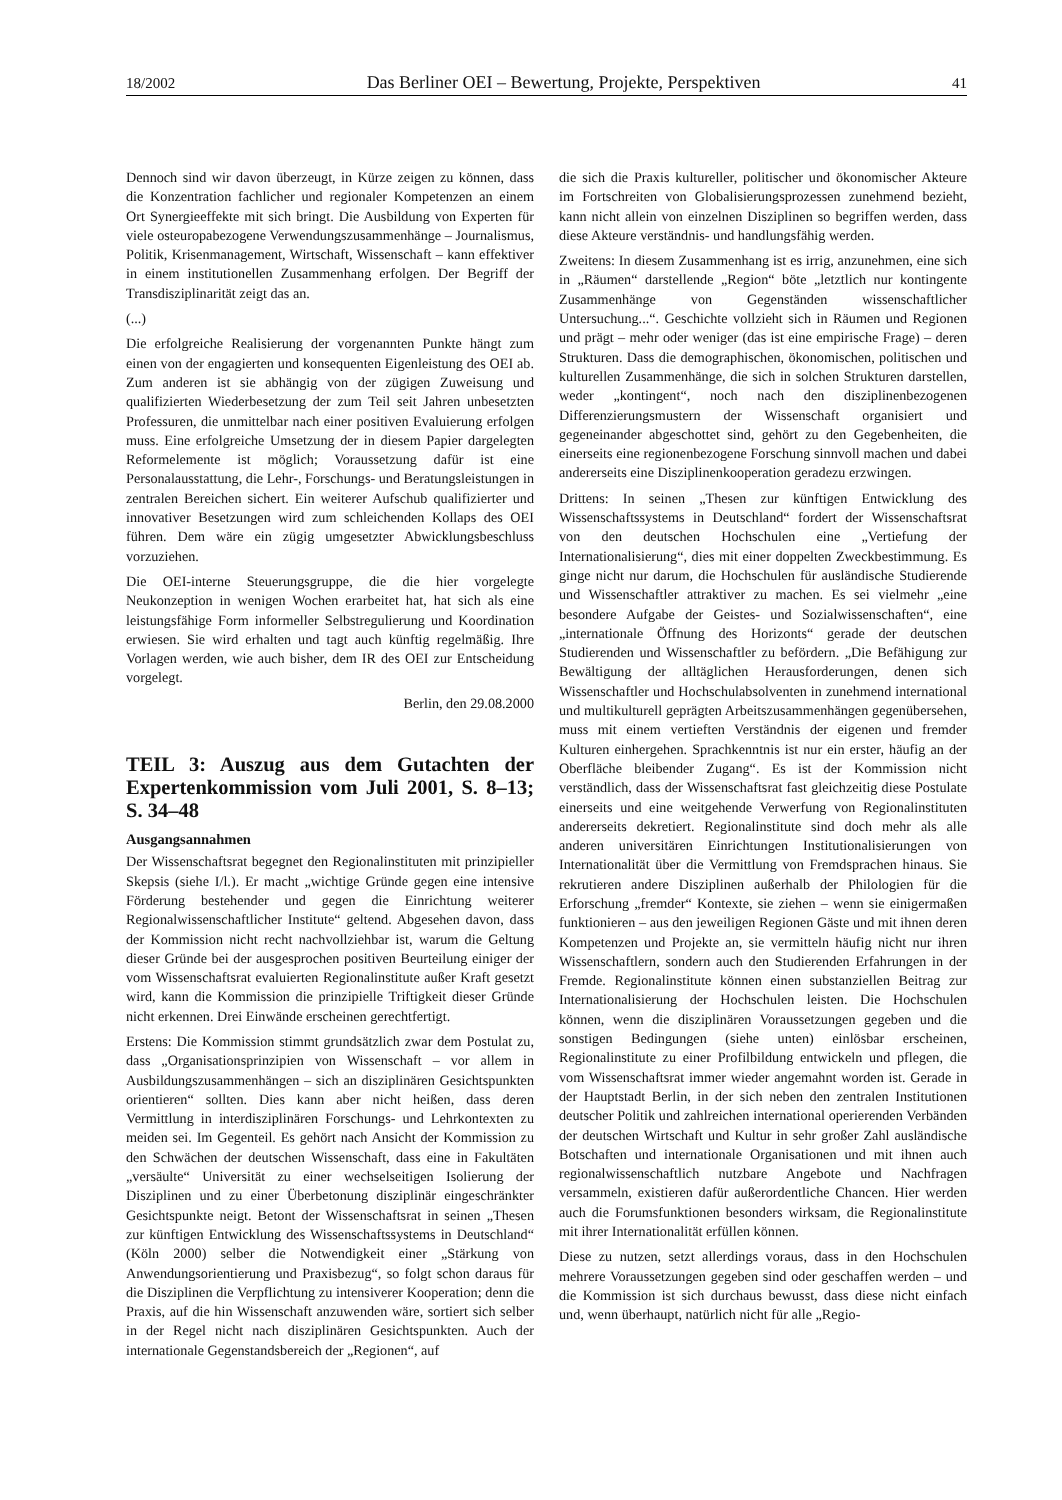18/2002 Das Berliner OEI – Bewertung, Projekte, Perspektiven 41
Dennoch sind wir davon überzeugt, in Kürze zeigen zu können, dass die Konzentration fachlicher und regionaler Kompetenzen an einem Ort Synergieeffekte mit sich bringt. Die Ausbildung von Experten für viele osteuropabezogene Verwendungszusammenhänge – Journalismus, Politik, Krisenmanagement, Wirtschaft, Wissenschaft – kann effektiver in einem institutionellen Zusammenhang erfolgen. Der Begriff der Transdisziplinarität zeigt das an.
(...)
Die erfolgreiche Realisierung der vorgenannten Punkte hängt zum einen von der engagierten und konsequenten Eigenleistung des OEI ab. Zum anderen ist sie abhängig von der zügigen Zuweisung und qualifizierten Wiederbesetzung der zum Teil seit Jahren unbesetzten Professuren, die unmittelbar nach einer positiven Evaluierung erfolgen muss. Eine erfolgreiche Umsetzung der in diesem Papier dargelegten Reformelemente ist möglich; Voraussetzung dafür ist eine Personalausstattung, die Lehr-, Forschungs- und Beratungsleistungen in zentralen Bereichen sichert. Ein weiterer Aufschub qualifizierter und innovativer Besetzungen wird zum schleichenden Kollaps des OEI führen. Dem wäre ein zügig umgesetzter Abwicklungsbeschluss vorzuziehen.
Die OEI-interne Steuerungsgruppe, die die hier vorgelegte Neukonzeption in wenigen Wochen erarbeitet hat, hat sich als eine leistungsfähige Form informeller Selbstregulierung und Koordination erwiesen. Sie wird erhalten und tagt auch künftig regelmäßig. Ihre Vorlagen werden, wie auch bisher, dem IR des OEI zur Entscheidung vorgelegt.
Berlin, den 29.08.2000
TEIL 3: Auszug aus dem Gutachten der Expertenkommission vom Juli 2001, S. 8–13; S. 34–48
Ausgangsannahmen
Der Wissenschaftsrat begegnet den Regionalinstituten mit prinzipieller Skepsis (siehe I/l.). Er macht „wichtige Gründe gegen eine intensive Förderung bestehender und gegen die Einrichtung weiterer Regionalwissenschaftlicher Institute“ geltend. Abgesehen davon, dass der Kommission nicht recht nachvollziehbar ist, warum die Geltung dieser Gründe bei der ausgesprochen positiven Beurteilung einiger der vom Wissenschaftsrat evaluierten Regionalinstitute außer Kraft gesetzt wird, kann die Kommission die prinzipielle Triftigkeit dieser Gründe nicht erkennen. Drei Einwände erscheinen gerechtfertigt.
Erstens: Die Kommission stimmt grundsätzlich zwar dem Postulat zu, dass „Organisationsprinzipien von Wissenschaft – vor allem in Ausbildungszusammenhängen – sich an disziplinären Gesichtspunkten orientieren“ sollten. Dies kann aber nicht heißen, dass deren Vermittlung in interdisziplinären Forschungs- und Lehrkontexten zu meiden sei. Im Gegenteil. Es gehört nach Ansicht der Kommission zu den Schwächen der deutschen Wissenschaft, dass eine in Fakultäten „versäulte“ Universität zu einer wechselseitigen Isolierung der Disziplinen und zu einer Überbetonung disziplinär eingeschränkter Gesichtspunkte neigt. Betont der Wissenschaftsrat in seinen „Thesen zur künftigen Entwicklung des Wissenschaftssystems in Deutschland“ (Köln 2000) selber die Notwendigkeit einer „Stärkung von Anwendungsorientierung und Praxisbezug“, so folgt schon daraus für die Disziplinen die Verpflichtung zu intensiverer Kooperation; denn die Praxis, auf die hin Wissenschaft anzuwenden wäre, sortiert sich selber in der Regel nicht nach disziplinären Gesichtspunkten. Auch der internationale Gegenstandsbereich der „Regionen“, auf
die sich die Praxis kultureller, politischer und ökonomischer Akteure im Fortschreiten von Globalisierungsprozessen zunehmend bezieht, kann nicht allein von einzelnen Disziplinen so begriffen werden, dass diese Akteure verständnis- und handlungsfähig werden.
Zweitens: In diesem Zusammenhang ist es irrig, anzunehmen, eine sich in „Räumen“ darstellende „Region“ böte „letztlich nur kontingente Zusammenhänge von Gegenständen wissenschaftlicher Untersuchung...“. Geschichte vollzieht sich in Räumen und Regionen und prägt – mehr oder weniger (das ist eine empirische Frage) – deren Strukturen. Dass die demographischen, ökonomischen, politischen und kulturellen Zusammenhänge, die sich in solchen Strukturen darstellen, weder „kontingent“, noch nach den disziplinenbezogenen Differenzierungsmustern der Wissenschaft organisiert und gegeneinander abgeschottet sind, gehört zu den Gegebenheiten, die einerseits eine regionenbezogene Forschung sinnvoll machen und dabei andererseits eine Disziplinenkooperation geradezu erzwingen.
Drittens: In seinen „Thesen zur künftigen Entwicklung des Wissenschaftssystems in Deutschland“ fordert der Wissenschaftsrat von den deutschen Hochschulen eine „Vertiefung der Internationalisierung“, dies mit einer doppelten Zweckbestimmung. Es ginge nicht nur darum, die Hochschulen für ausländische Studierende und Wissenschaftler attraktiver zu machen. Es sei vielmehr „eine besondere Aufgabe der Geistes- und Sozialwissenschaften“, eine „internationale Öffnung des Horizonts“ gerade der deutschen Studierenden und Wissenschaftler zu befördern. „Die Befähigung zur Bewältigung der alltäglichen Herausforderungen, denen sich Wissenschaftler und Hochschulabsolventen in zunehmend international und multikulturell geprägten Arbeitszusammenhängen gegenübersehen, muss mit einem vertieften Verständnis der eigenen und fremder Kulturen einhergehen. Sprachkenntnis ist nur ein erster, häufig an der Oberfläche bleibender Zugang“. Es ist der Kommission nicht verständlich, dass der Wissenschaftsrat fast gleichzeitig diese Postulate einerseits und eine weitgehende Verwerfung von Regionalinstituten andererseits dekretiert. Regionalinstitute sind doch mehr als alle anderen universitären Einrichtungen Institutionalisierungen von Internationalität über die Vermittlung von Fremdsprachen hinaus. Sie rekrutieren andere Disziplinen außerhalb der Philologien für die Erforschung „fremder“ Kontexte, sie ziehen – wenn sie einigermaßen funktionieren – aus den jeweiligen Regionen Gäste und mit ihnen deren Kompetenzen und Projekte an, sie vermitteln häufig nicht nur ihren Wissenschaftlern, sondern auch den Studierenden Erfahrungen in der Fremde. Regionalinstitute können einen substanziellen Beitrag zur Internationalisierung der Hochschulen leisten. Die Hochschulen können, wenn die disziplinären Voraussetzungen gegeben und die sonstigen Bedingungen (siehe unten) einlösbar erscheinen, Regionalinstitute zu einer Profilbildung entwickeln und pflegen, die vom Wissenschaftsrat immer wieder angemahnt worden ist. Gerade in der Hauptstadt Berlin, in der sich neben den zentralen Institutionen deutscher Politik und zahlreichen international operierenden Verbänden der deutschen Wirtschaft und Kultur in sehr großer Zahl ausländische Botschaften und internationale Organisationen und mit ihnen auch regionalwissenschaftlich nutzbare Angebote und Nachfragen versammeln, existieren dafür außerordentliche Chancen. Hier werden auch die Forumsfunktionen besonders wirksam, die Regionalinstitute mit ihrer Internationalität erfüllen können.
Diese zu nutzen, setzt allerdings voraus, dass in den Hochschulen mehrere Voraussetzungen gegeben sind oder geschaffen werden – und die Kommission ist sich durchaus bewusst, dass diese nicht einfach und, wenn überhaupt, natürlich nicht für alle „Regio-